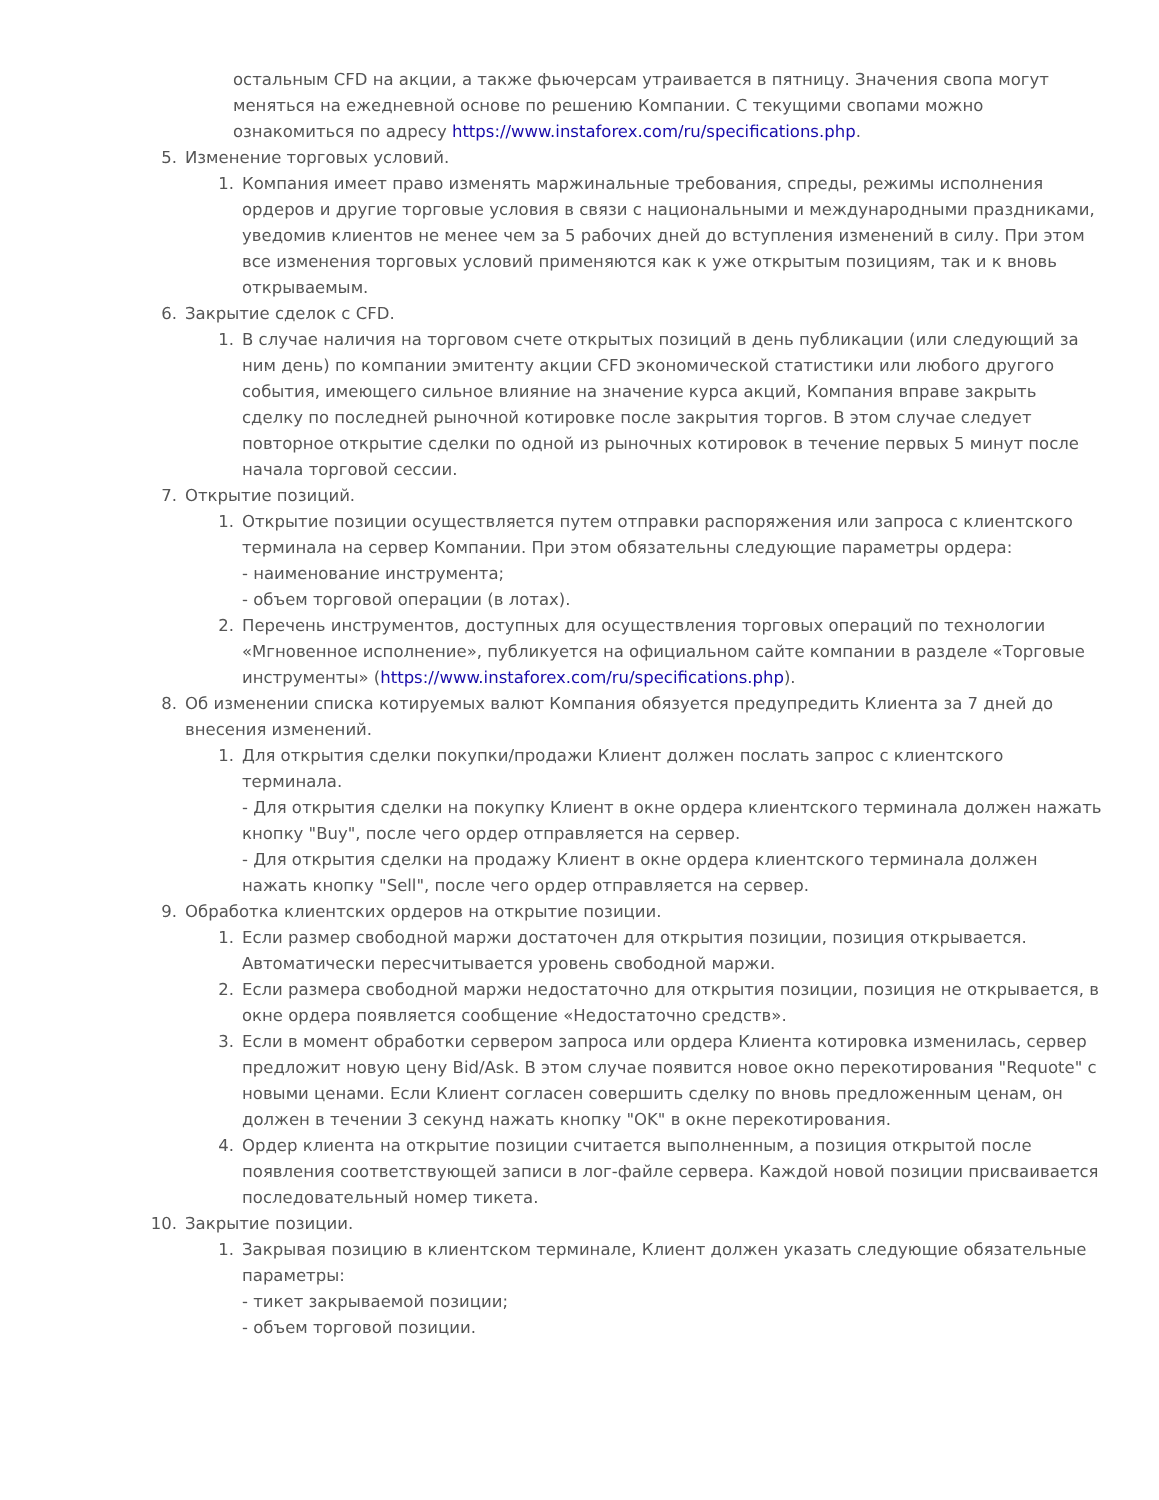остальным CFD на акции, а также фьючерсам утраивается в пятницу. Значения свопа могут меняться на ежедневной основе по решению Компании. С текущими свопами можно ознакомиться по адресу https://www.instaforex.com/ru/specifications.php.
5. Изменение торговых условий.
1. Компания имеет право изменять маржинальные требования, спреды, режимы исполнения ордеров и другие торговые условия в связи с национальными и международными праздниками, уведомив клиентов не менее чем за 5 рабочих дней до вступления изменений в силу. При этом все изменения торговых условий применяются как к уже открытым позициям, так и к вновь открываемым.
6. Закрытие сделок с CFD.
1. В случае наличия на торговом счете открытых позиций в день публикации (или следующий за ним день) по компании эмитенту акции CFD экономической статистики или любого другого события, имеющего сильное влияние на значение курса акций, Компания вправе закрыть сделку по последней рыночной котировке после закрытия торгов. В этом случае следует повторное открытие сделки по одной из рыночных котировок в течение первых 5 минут после начала торговой сессии.
7. Открытие позиций.
1. Открытие позиции осуществляется путем отправки распоряжения или запроса с клиентского терминала на сервер Компании. При этом обязательны следующие параметры ордера:
- наименование инструмента;
- объем торговой операции (в лотах).
2. Перечень инструментов, доступных для осуществления торговых операций по технологии «Мгновенное исполнение», публикуется на официальном сайте компании в разделе «Торговые инструменты» (https://www.instaforex.com/ru/specifications.php).
8. Об изменении списка котируемых валют Компания обязуется предупредить Клиента за 7 дней до внесения изменений.
1. Для открытия сделки покупки/продажи Клиент должен послать запрос с клиентского терминала.
- Для открытия сделки на покупку Клиент в окне ордера клиентского терминала должен нажать кнопку "Buy", после чего ордер отправляется на сервер.
- Для открытия сделки на продажу Клиент в окне ордера клиентского терминала должен нажать кнопку "Sell", после чего ордер отправляется на сервер.
9. Обработка клиентских ордеров на открытие позиции.
1. Если размер свободной маржи достаточен для открытия позиции, позиция открывается. Автоматически пересчитывается уровень свободной маржи.
2. Если размера свободной маржи недостаточно для открытия позиции, позиция не открывается, в окне ордера появляется сообщение «Недостаточно средств».
3. Если в момент обработки сервером запроса или ордера Клиента котировка изменилась, сервер предложит новую цену Bid/Ask. В этом случае появится новое окно перекотирования "Requote" с новыми ценами. Если Клиент согласен совершить сделку по вновь предложенным ценам, он должен в течении 3 секунд нажать кнопку "OK" в окне перекотирования.
4. Ордер клиента на открытие позиции считается выполненным, а позиция открытой после появления соответствующей записи в лог-файле сервера. Каждой новой позиции присваивается последовательный номер тикета.
10. Закрытие позиции.
1. Закрывая позицию в клиентском терминале, Клиент должен указать следующие обязательные параметры:
- тикет закрываемой позиции;
- объем торговой позиции.